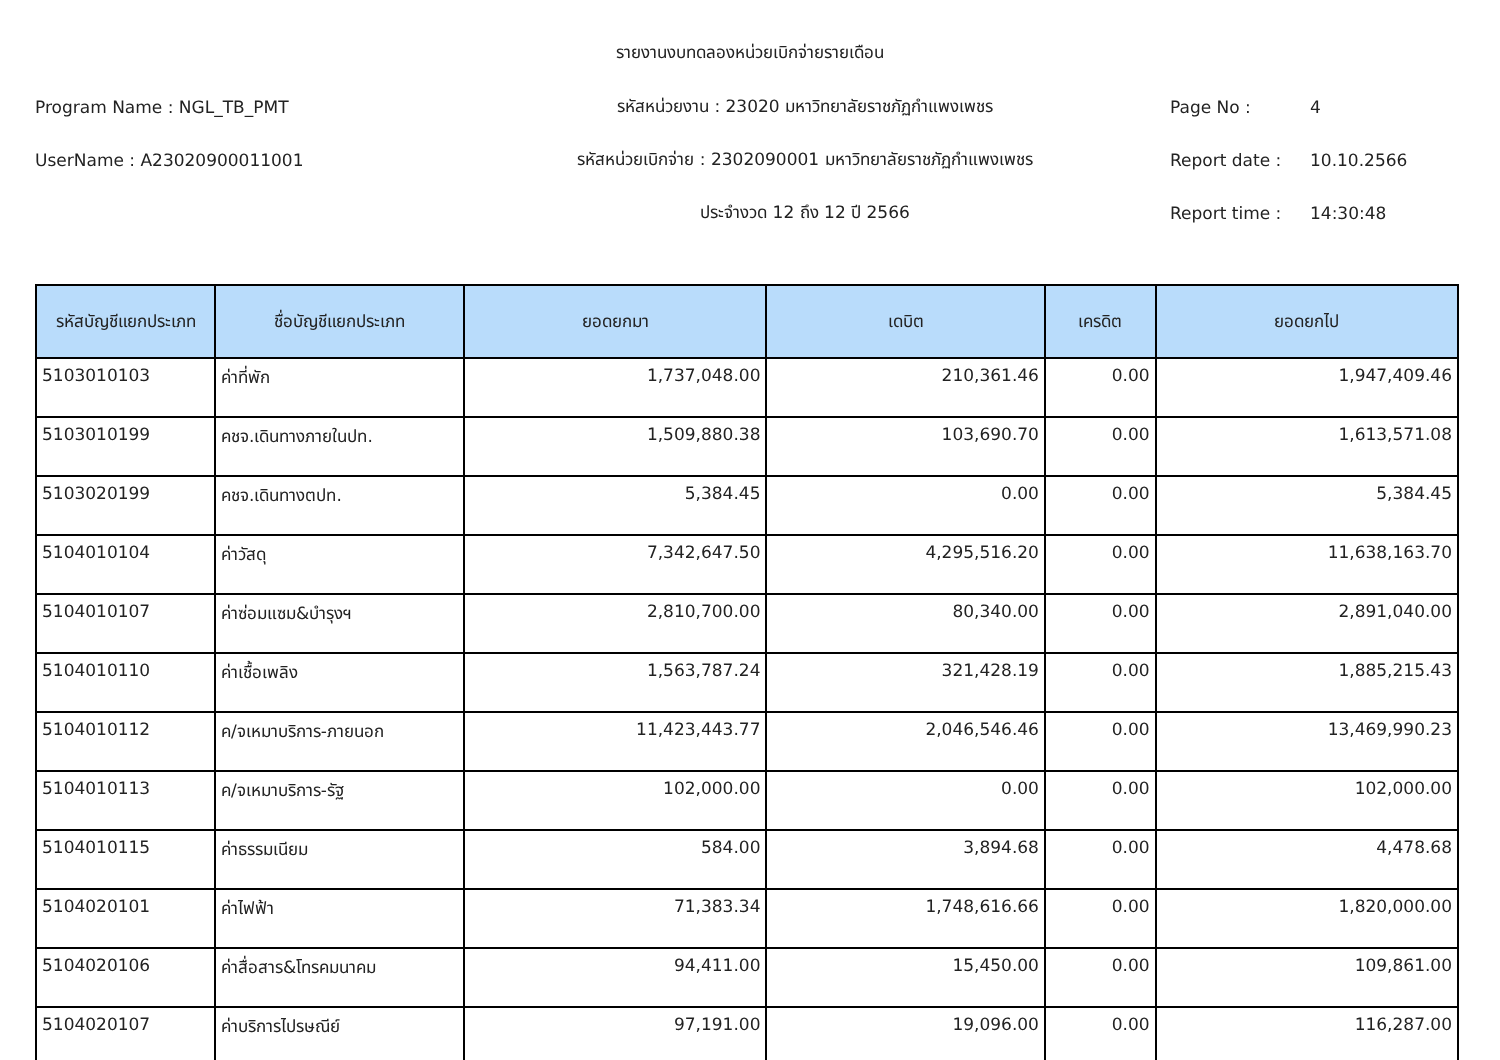รายงานงบทดลองหน่วยเบิกจ่ายรายเดือน
Program Name : NGL_TB_PMT รหัสหน่วยงาน : 23020 มหาวิทยาลัยราชภัฏกำแพงเพชร Page No : 4
UserName : A23020900011001
รหัสหน่วยเบิกจ่าย : 2302090001 มหาวิทยาลัยราชภัฏกำแพงเพชร
Report date : 10.10.2566
ประจำงวด 12 ถึง 12 ปี 2566 Report time : 14:30:48
| รหัสบัญชีแยกประเภท | ชื่อบัญชีแยกประเภท | ยอดยกมา | เดบิต | เครดิต | ยอดยกไป |
| --- | --- | --- | --- | --- | --- |
| 5103010103 | ค่าที่พัก | 1,737,048.00 | 210,361.46 | 0.00 | 1,947,409.46 |
| 5103010199 | คชจ.เดินทางภายในปท. | 1,509,880.38 | 103,690.70 | 0.00 | 1,613,571.08 |
| 5103020199 | คชจ.เดินทางตปท. | 5,384.45 | 0.00 | 0.00 | 5,384.45 |
| 5104010104 | ค่าวัสดุ | 7,342,647.50 | 4,295,516.20 | 0.00 | 11,638,163.70 |
| 5104010107 | ค่าซ่อมแซม&บำรุงฯ | 2,810,700.00 | 80,340.00 | 0.00 | 2,891,040.00 |
| 5104010110 | ค่าเชื้อเพลิง | 1,563,787.24 | 321,428.19 | 0.00 | 1,885,215.43 |
| 5104010112 | ค/จเหมาบริการ-ภายนอก | 11,423,443.77 | 2,046,546.46 | 0.00 | 13,469,990.23 |
| 5104010113 | ค/จเหมาบริการ-รัฐ | 102,000.00 | 0.00 | 0.00 | 102,000.00 |
| 5104010115 | ค่าธรรมเนียม | 584.00 | 3,894.68 | 0.00 | 4,478.68 |
| 5104020101 | ค่าไฟฟ้า | 71,383.34 | 1,748,616.66 | 0.00 | 1,820,000.00 |
| 5104020106 | ค่าสื่อสาร&โทรคมนาคม | 94,411.00 | 15,450.00 | 0.00 | 109,861.00 |
| 5104020107 | ค่าบริการไปรษณีย์ | 97,191.00 | 19,096.00 | 0.00 | 116,287.00 |